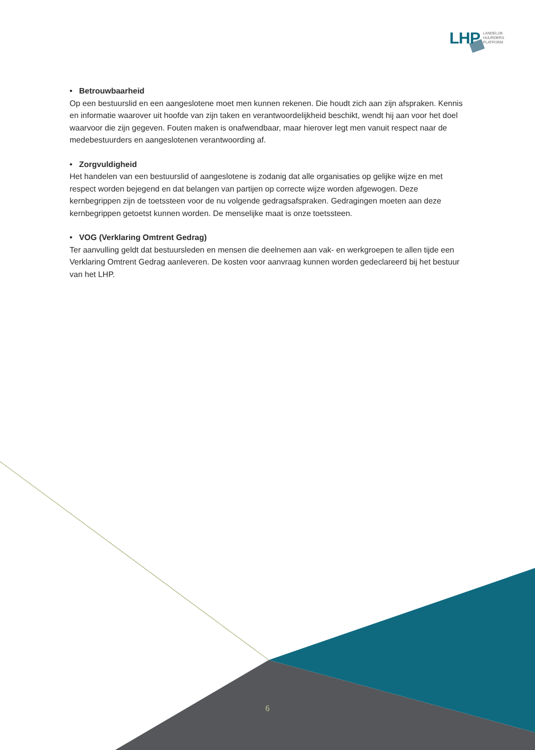LHP
LANDELIJK
HUURDERS
PLATFORM
• Betrouwbaarheid
Op een bestuurslid en een aangeslotene moet men kunnen rekenen. Die houdt zich aan zijn afspraken. Kennis en informatie waarover uit hoofde van zijn taken en verantwoordelijkheid beschikt, wendt hij aan voor het doel waarvoor die zijn gegeven. Fouten maken is onafwendbaar, maar hierover legt men vanuit respect naar de medebestuurders en aangeslotenen verantwoording af.
• Zorgvuldigheid
Het handelen van een bestuurslid of aangeslotene is zodanig dat alle organisaties op gelijke wijze en met respect worden bejegend en dat belangen van partijen op correcte wijze worden afgewogen. Deze kernbegrippen zijn de toetssteen voor de nu volgende gedragsafspraken. Gedragingen moeten aan deze kernbegrippen getoetst kunnen worden. De menselijke maat is onze toetssteen.
• VOG (Verklaring Omtrent Gedrag)
Ter aanvulling geldt dat bestuursleden en mensen die deelnemen aan vak- en werkgroepen te allen tijde een Verklaring Omtrent Gedrag aanleveren. De kosten voor aanvraag kunnen worden gedeclareerd bij het bestuur van het LHP.
6